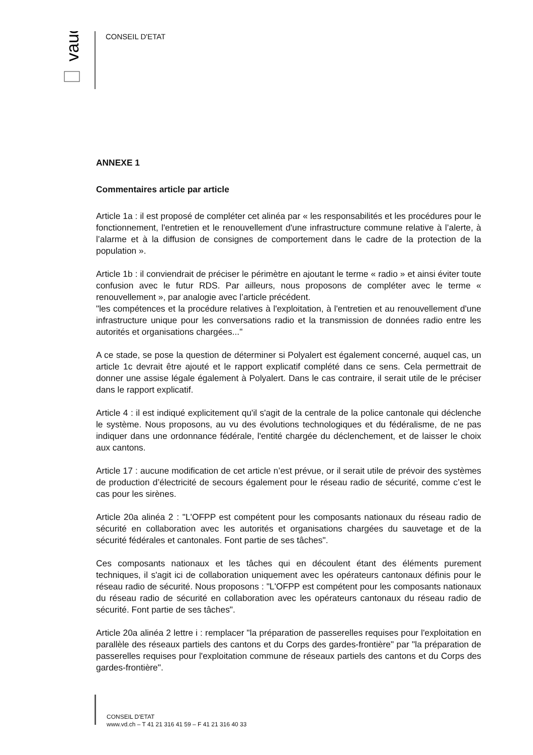vaud
CONSEIL D'ETAT
ANNEXE 1
Commentaires article par article
Article 1a : il est proposé de compléter cet alinéa par « les responsabilités et les procédures pour le fonctionnement, l'entretien et le renouvellement d'une infrastructure commune relative à l’alerte, à l’alarme et à la diffusion de consignes de comportement dans le cadre de la protection de la population ».
Article 1b : il conviendrait de préciser le périmètre en ajoutant le terme « radio » et ainsi éviter toute confusion avec le futur RDS. Par ailleurs, nous proposons de compléter avec le terme « renouvellement », par analogie avec l’article précédent.
"les compétences et la procédure relatives à l'exploitation, à l'entretien et au renouvellement d'une infrastructure unique pour les conversations radio et la transmission de données radio entre les autorités et organisations chargées..."
A ce stade, se pose la question de déterminer si Polyalert est également concerné, auquel cas, un article 1c devrait être ajouté et le rapport explicatif complété dans ce sens. Cela permettrait de donner une assise légale également à Polyalert. Dans le cas contraire, il serait utile de le préciser dans le rapport explicatif.
Article 4 : il est indiqué explicitement qu'il s'agit de la centrale de la police cantonale qui déclenche le système. Nous proposons, au vu des évolutions technologiques et du fédéralisme, de ne pas indiquer dans une ordonnance fédérale, l'entité chargée du déclenchement, et de laisser le choix aux cantons.
Article 17 : aucune modification de cet article n’est prévue, or il serait utile de prévoir des systèmes de production d’électricité de secours également pour le réseau radio de sécurité, comme c’est le cas pour les sirènes.
Article 20a alinéa 2 : "L'OFPP est compétent pour les composants nationaux du réseau radio de sécurité en collaboration avec les autorités et organisations chargées du sauvetage et de la sécurité fédérales et cantonales. Font partie de ses tâches".
Ces composants nationaux et les tâches qui en découlent étant des éléments purement techniques, il s'agit ici de collaboration uniquement avec les opérateurs cantonaux définis pour le réseau radio de sécurité. Nous proposons : "L'OFPP est compétent pour les composants nationaux du réseau radio de sécurité en collaboration avec les opérateurs cantonaux du réseau radio de sécurité. Font partie de ses tâches".
Article 20a alinéa 2 lettre i : remplacer "la préparation de passerelles requises pour l'exploitation en parallèle des réseaux partiels des cantons et du Corps des gardes-frontière" par "la préparation de passerelles requises pour l'exploitation commune de réseaux partiels des cantons et du Corps des gardes-frontière".
CONSEIL D'ETAT
www.vd.ch – T 41 21 316 41 59 – F 41 21 316 40 33